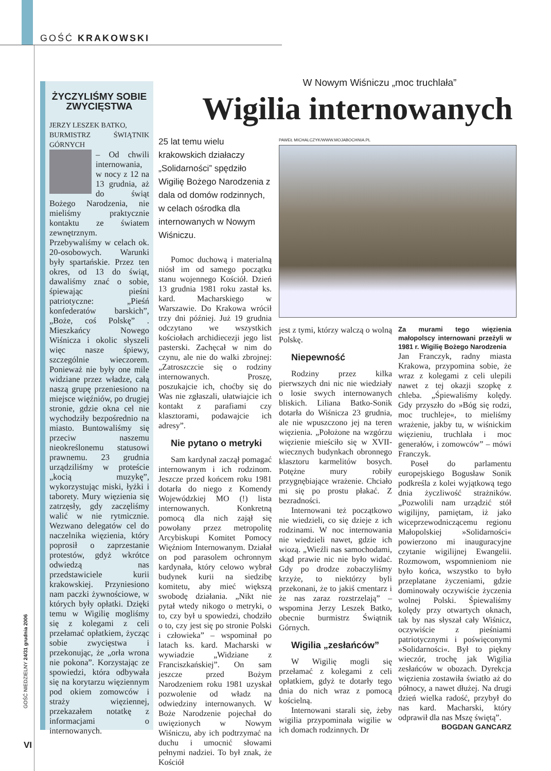GOŚĆ KRAKOWSKI
ŻYCZYLIŚMY SOBIE ZWYCIĘSTWA
JERZY LESZEK BATKO,
BURMISTRZ ŚWIĄTNIK GÓRNYCH
– Od chwili internowania, w nocy z 12 na 13 grudnia, aż do świąt Bożego Narodzenia, nie mieliśmy praktycznie kontaktu ze światem zewnętrznym. Przebywaliśmy w celach ok. 20-osobowych. Warunki były spartańskie. Przez ten okres, od 13 do świąt, dawaliśmy znać o sobie, śpiewając pieśni patriotyczne: „Pieśń konfederatów barskich”, „Boże, coś Polskę” . Mieszkańcy Nowego Wiśnicza i okolic słyszeli więc nasze śpiewy, szczególnie wieczorem. Ponieważ nie były one mile widziane przez władze, całą naszą grupę przeniesiono na miejsce więźniów, po drugiej stronie, gdzie okna cel nie wychodziły bezpośrednio na miasto. Buntowaliśmy się przeciw naszemu nieokreślonemu statusowi prawnemu. 23 grudnia urządziliśmy w proteście „kocią muzykę”, wykorzystując miski, łyżki i taborety. Mury więzienia się zatrzęsły, gdy zaczęliśmy walić w nie rytmicznie. Wezwano delegatów cel do naczelnika więzienia, który poprosił o zaprzestanie protestów, gdyż wkrótce odwiedzą nas przedstawiciele kurii krakowskiej. Przyniesiono nam paczki żywnościowe, w których były opłatki. Dzięki temu w Wigilię mogliśmy się z kolegami z celi przełamać opłatkiem, życząc sobie zwycięstwa i przekonując, że „orła wrona nie pokona”. Korzystając ze spowiedzi, która odbywała się na korytarzu więziennym pod okiem zomowców i straży więziennej, przekazałem notatkę z informacjami o internowanych.
W Nowym Wiśniczu „moc truchlała”
Wigilia internowanych
25 lat temu wielu krakowskich działaczy „Solidarności” spędziło Wigilię Bożego Narodzenia z dala od domów rodzinnych, w celach ośrodka dla internowanych w Nowym Wiśniczu.
Pomoc duchową i materialną niósł im od samego początku stanu wojennego Kościół. Dzień 13 grudnia 1981 roku zastał ks. kard. Macharskiego w Warszawie. Do Krakowa wrócił trzy dni później. Już 19 grudnia odczytano we wszystkich kościołach archidiecezji jego list pasterski. Zachęcał w nim do czynu, ale nie do walki zbrojnej: „Zatroszczcie się o rodziny internowanych. Proszę, poszukajcie ich, choćby się do Was nie zgłaszali, ułatwiajcie ich kontakt z parafiami czy klasztorami, podawajcie ich adresy”.
Nie pytano o metryki
Sam kardynał zaczął pomagać internowanym i ich rodzinom. Jeszcze przed końcem roku 1981 dotarła do niego z Komendy Wojewódzkiej MO (!) lista internowanych. Konkretną pomocą dla nich zajął się powołany przez metropolitę Arcybiskupi Komitet Pomocy Więźniom Internowanym. Działał on pod parasolem ochronnym kardynała, który celowo wybrał budynek kurii na siedzibę komitetu, aby mieć większą swobodę działania. „Nikt nie pytał wtedy nikogo o metryki, o to, czy był u spowiedzi, chodziło o to, czy jest się po stronie Polski i człowieka” – wspominał po latach ks. kard. Macharski w wywiadzie „Widziane z Franciszkańskiej”. On sam jeszcze przed Bożym Narodzeniem roku 1981 uzyskał pozwolenie od władz na odwiedziny internowanych. W Boże Narodzenie pojechał do uwięzionych w Nowym Wiśniczu, aby ich podtrzymać na duchu i umocnić słowami pełnymi nadziei. To był znak, że Kościół
PAWEŁ MICHALCZYK/WWW.MOJABOCHNIA.PL
jest z tymi, którzy walczą o wolną Polskę.
Niepewność
Rodziny przez kilka pierwszych dni nic nie wiedziały o losie swych internowanych bliskich. Liliana Batko-Sonik dotarła do Wiśnicza 23 grudnia, ale nie wpuszczono jej na teren więzienia. „Położone na wzgórzu więzienie mieściło się w XVII-wiecznych budynkach obronnego klasztoru karmelitów bosych. Potężne mury robiły przygnębiające wrażenie. Chciało mi się po prostu płakać. Z bezradności.
Internowani też początkowo nie wiedzieli, co się dzieje z ich rodzinami. W noc internowania nie wiedzieli nawet, gdzie ich wiozą. „Wieźli nas samochodami, skąd prawie nic nie było widać. Gdy po drodze zobaczyliśmy krzyże, to niektórzy byli przekonani, że to jakiś cmentarz i że nas zaraz rozstrzelają” – wspomina Jerzy Leszek Batko, obecnie burmistrz Świątnik Górnych.
Wigilia „zesłańców”
W Wigilię mogli się przełamać z kolegami z celi opłatkiem, gdyż te dotarły tego dnia do nich wraz z pomocą kościelną.
Internowani starali się, żeby wigilia przypominała wigilie w ich domach rodzinnych. Dr
Za murami tego więzienia małopolscy internowani przeżyli w 1981 r. Wigilię Bożego Narodzenia
Jan Franczyk, radny miasta Krakowa, przypomina sobie, że wraz z kolegami z celi ulepili nawet z tej okazji szopkę z chleba. „Śpiewaliśmy kolędy. Gdy przyszło do »Bóg się rodzi, moc truchleje«, to mieliśmy wrażenie, jakby tu, w wiśnickim więzieniu, truchlała i moc generałów, i zomowców” – mówi Franczyk.
Poseł do parlamentu europejskiego Bogusław Sonik podkreśla z kolei wyjątkową tego dnia życzliwość strażników. „Pozwolili nam urządzić stół wigilijny, pamiętam, iż jako wiceprzewodniczącemu regionu Małopolskiej »Solidarności« powierzono mi inauguracyjne czytanie wigilijnej Ewangelii. Rozmowom, wspomnieniom nie było końca, wszystko to było przeplatane życzeniami, gdzie dominowały oczywiście życzenia wolnej Polski. Śpiewaliśmy kolędy przy otwartych oknach, tak by nas słyszał cały Wiśnicz, oczywiście z pieśniami patriotycznymi i poświęconymi »Solidarności«. Był to piękny wieczór, trochę jak Wigilia zesłańców w obozach. Dyrekcja więzienia zostawiła światło aż do północy, a nawet dłużej. Na drugi dzień wielka radość, przybył do nas kard. Macharski, który odprawił dla nas Mszę świętą”.
BOGDAN GANCARZ
GOŚĆ NIEDZIELNY 24/31 grudnia 2006
VI